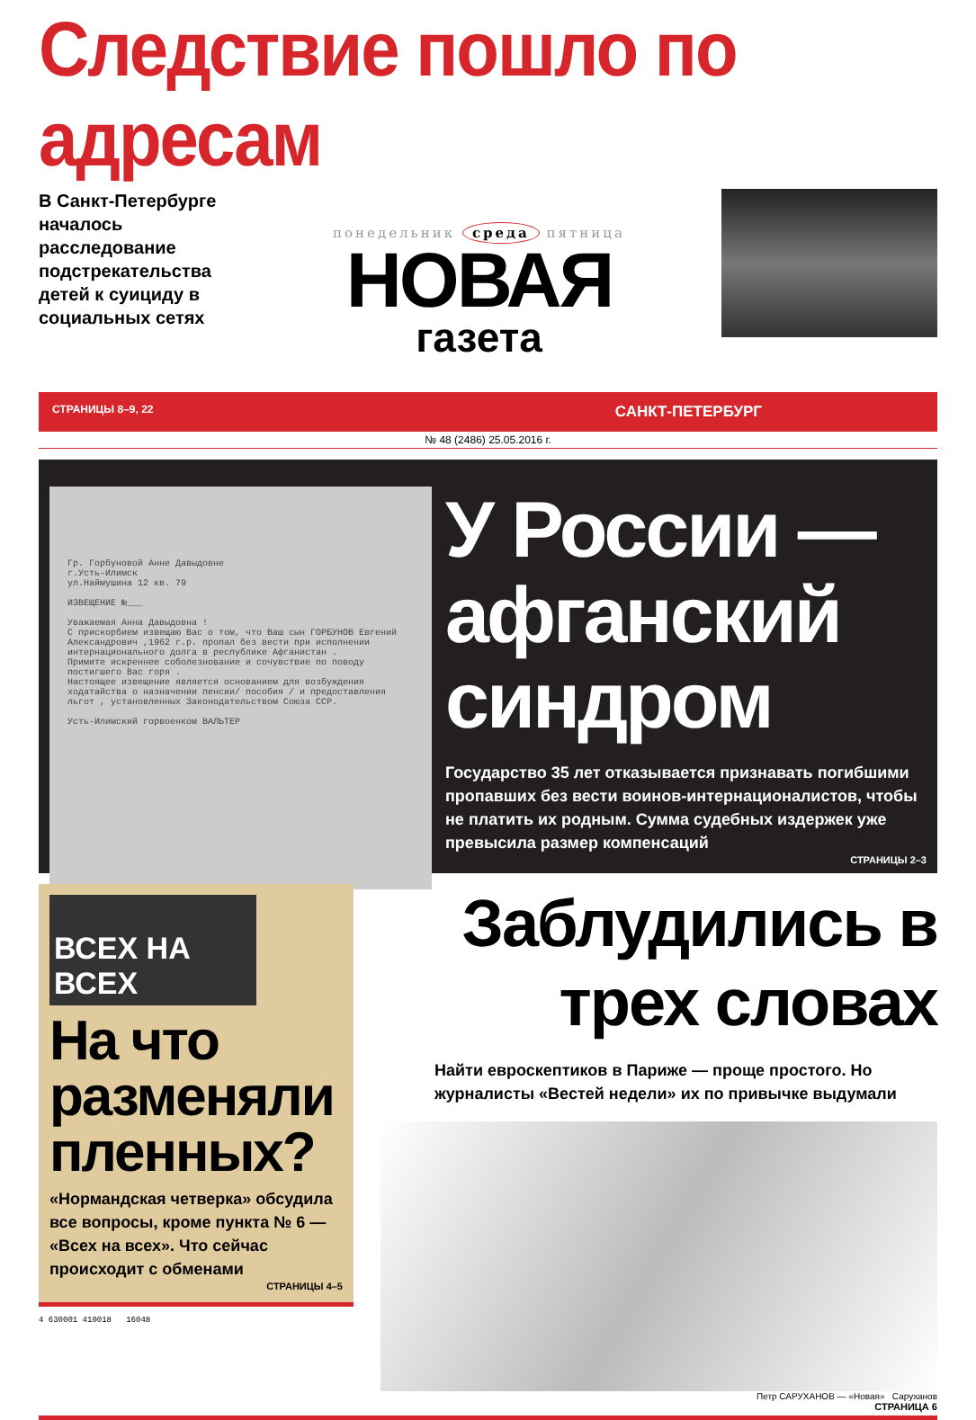Следствие пошло по адресам
В Санкт-Петербурге началось расследование подстрекательства детей к суициду в социальных сетях
понедельник среда пятница
НОВАЯ
газета
СТРАНИЦЫ 8–9, 22 САНКТ-ПЕТЕРБУРГ
№ 48 (2486) 25.05.2016 г.
Гр. Горбуновой Анне Давыдовне
г.Усть-Илимск
ул.Наймушина 12 кв. 79
ИЗВЕЩЕНИЕ №___
Уважаемая Анна Давыдовна !
С прискорбием извещаю Вас о том, что Ваш сын ГОРБУНОВ Евгений Александрович ,1962 г.р. пропал без вести при исполнении интернационального долга в республике Афганистан .
Примите искреннее соболезнование и сочувствие по поводу постигшего Вас горя .
Настоящее извещение является основанием для возбуждения ходатайства о назначении пенсии/ пособия / и предоставления льгот , установленных Законодательством Союза ССР.
Усть-Илимский горвоенком ВАЛЬТЕР
У России — афганский синдром
Государство 35 лет отказывается признавать погибшими пропавших без вести воинов-интернационалистов, чтобы не платить их родным. Сумма судебных издержек уже превысила размер компенсаций
СТРАНИЦЫ 2–3
ВСЕХ НА ВСЕХ
На что разменяли пленных?
«Нормандская четверка» обсудила все вопросы, кроме пункта № 6 — «Всех на всех». Что сейчас происходит с обменами
СТРАНИЦЫ 4–5
4 630001 410018 16048
Заблудились в трех словах
Найти евроскептиков в Париже — проще простого. Но журналисты «Вестей недели» их по привычке выдумали
Петр САРУХАНОВ — «Новая» Саруханов
СТРАНИЦА 6